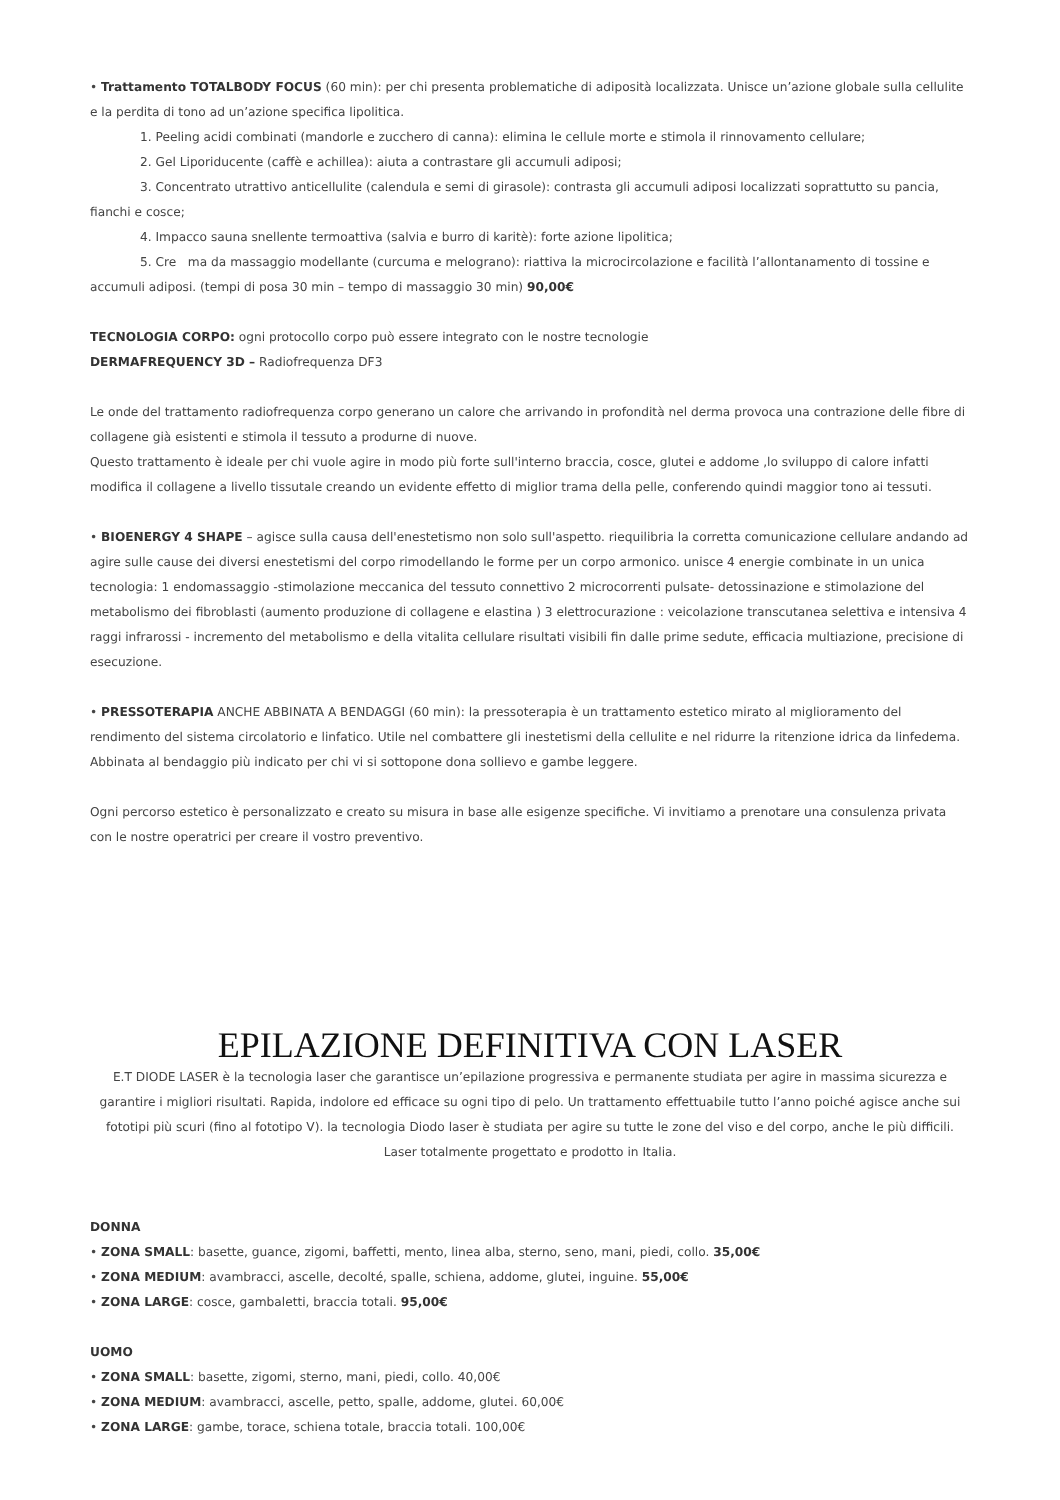• Trattamento TOTALBODY FOCUS (60 min): per chi presenta problematiche di adiposità localizzata. Unisce un’azione globale sulla cellulite e la perdita di tono ad un’azione specifica lipolitica.
1. Peeling acidi combinati (mandorle e zucchero di canna): elimina le cellule morte e stimola il rinnovamento cellulare;
2. Gel Liporiducente (caffè e achillea): aiuta a contrastare gli accumuli adiposi;
3. Concentrato utrattivo anticellulite (calendula e semi di girasole): contrasta gli accumuli adiposi localizzati soprattutto su pancia, fianchi e cosce;
4. Impacco sauna snellente termoattiva (salvia e burro di karitè): forte azione lipolitica;
5. Cre ma da massaggio modellante (curcuma e melograno): riattiva la microcircolazione e facilità l’allontanamento di tossine e accumuli adiposi. (tempi di posa 30 min – tempo di massaggio 30 min) 90,00€
TECNOLOGIA CORPO: ogni protocollo corpo può essere integrato con le nostre tecnologie
DERMAFREQUENCY 3D – Radiofrequenza DF3
Le onde del trattamento radiofrequenza corpo generano un calore che arrivando in profondità nel derma provoca una contrazione delle fibre di collagene già esistenti e stimola il tessuto a produrne di nuove.
Questo trattamento è ideale per chi vuole agire in modo più forte sull'interno braccia, cosce, glutei e addome ,lo sviluppo di calore infatti modifica il collagene a livello tissutale creando un evidente effetto di miglior trama della pelle, conferendo quindi maggior tono ai tessuti.
• BIOENERGY 4 SHAPE – agisce sulla causa dell'enestetismo non solo sull'aspetto. riequilibria la corretta comunicazione cellulare andando ad agire sulle cause dei diversi enestetismi del corpo rimodellando le forme per un corpo armonico. unisce 4 energie combinate in un unica tecnologia: 1 endomassaggio -stimolazione meccanica del tessuto connettivo 2 microcorrenti pulsate- detossinazione e stimolazione del metabolismo dei fibroblasti (aumento produzione di collagene e elastina ) 3 elettrocurazione : veicolazione transcutanea selettiva e intensiva 4 raggi infrarossi - incremento del metabolismo e della vitalita cellulare risultati visibili fin dalle prime sedute, efficacia multiazione, precisione di esecuzione.
• PRESSOTERAPIA ANCHE ABBINATA A BENDAGGI (60 min): la pressoterapia è un trattamento estetico mirato al miglioramento del rendimento del sistema circolatorio e linfatico. Utile nel combattere gli inestetismi della cellulite e nel ridurre la ritenzione idrica da linfedema. Abbinata al bendaggio più indicato per chi vi si sottopone dona sollievo e gambe leggere.
Ogni percorso estetico è personalizzato e creato su misura in base alle esigenze specifiche. Vi invitiamo a prenotare una consulenza privata con le nostre operatrici per creare il vostro preventivo.
EPILAZIONE DEFINITIVA CON LASER
E.T DIODE LASER è la tecnologia laser che garantisce un’epilazione progressiva e permanente studiata per agire in massima sicurezza e garantire i migliori risultati. Rapida, indolore ed efficace su ogni tipo di pelo. Un trattamento effettuabile tutto l’anno poiché agisce anche sui fototipi più scuri (fino al fototipo V). la tecnologia Diodo laser è studiata per agire su tutte le zone del viso e del corpo, anche le più difficili. Laser totalmente progettato e prodotto in Italia.
DONNA
• ZONA SMALL: basette, guance, zigomi, baffetti, mento, linea alba, sterno, seno, mani, piedi, collo. 35,00€
• ZONA MEDIUM: avambracci, ascelle, decolté, spalle, schiena, addome, glutei, inguine. 55,00€
• ZONA LARGE: cosce, gambaletti, braccia totali. 95,00€
UOMO
• ZONA SMALL: basette, zigomi, sterno, mani, piedi, collo. 40,00€
• ZONA MEDIUM: avambracci, ascelle, petto, spalle, addome, glutei. 60,00€
• ZONA LARGE: gambe, torace, schiena totale, braccia totali. 100,00€